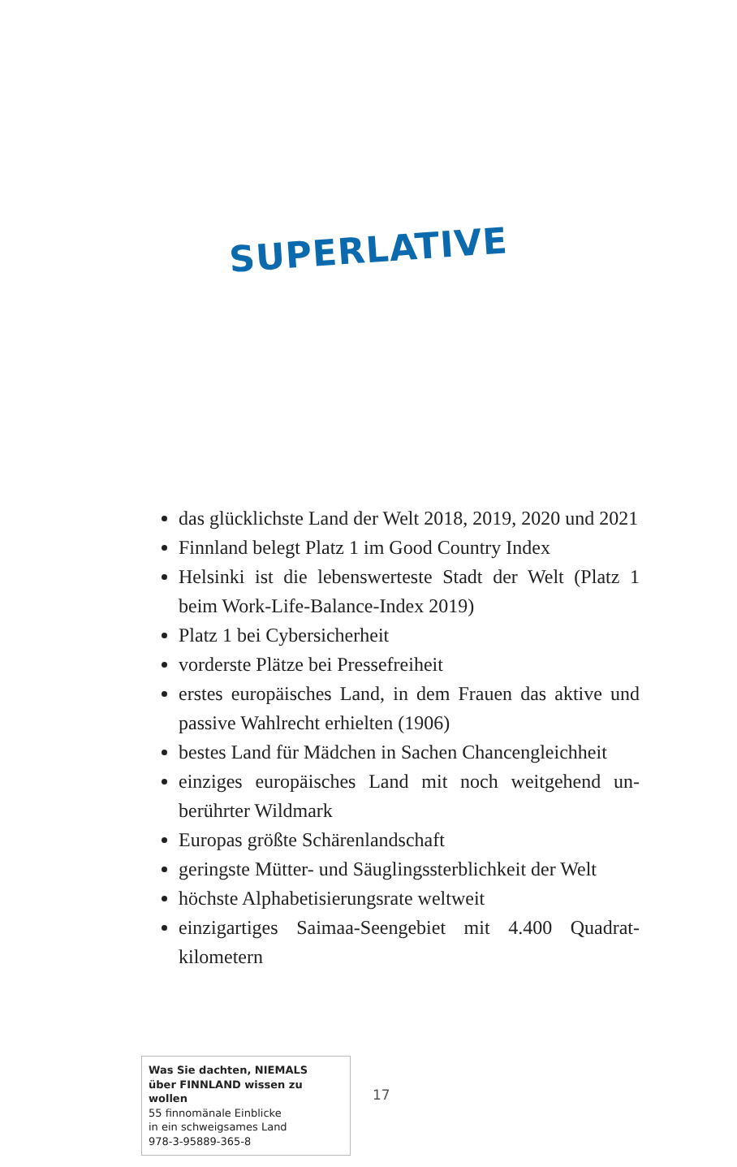SUPERLATIVE
das glücklichste Land der Welt 2018, 2019, 2020 und 2021
Finnland belegt Platz 1 im Good Country Index
Helsinki ist die lebenswerteste Stadt der Welt (Platz 1 beim Work-Life-Balance-Index 2019)
Platz 1 bei Cybersicherheit
vorderste Plätze bei Pressefreiheit
erstes europäisches Land, in dem Frauen das aktive und passive Wahlrecht erhielten (1906)
bestes Land für Mädchen in Sachen Chancengleichheit
einziges europäisches Land mit noch weitgehend un­berührter Wildmark
Europas größte Schärenlandschaft
geringste Mütter- und Säuglingssterblichkeit der Welt
höchste Alphabetisierungsrate weltweit
einzigartiges Saimaa-Seengebiet mit 4.400 Quadrat­kilometern
Was Sie dachten, NIEMALS
über FINNLAND wissen zu wollen
55 finnomänale Einblicke
in ein schweigsames Land
978-3-95889-365-8
17